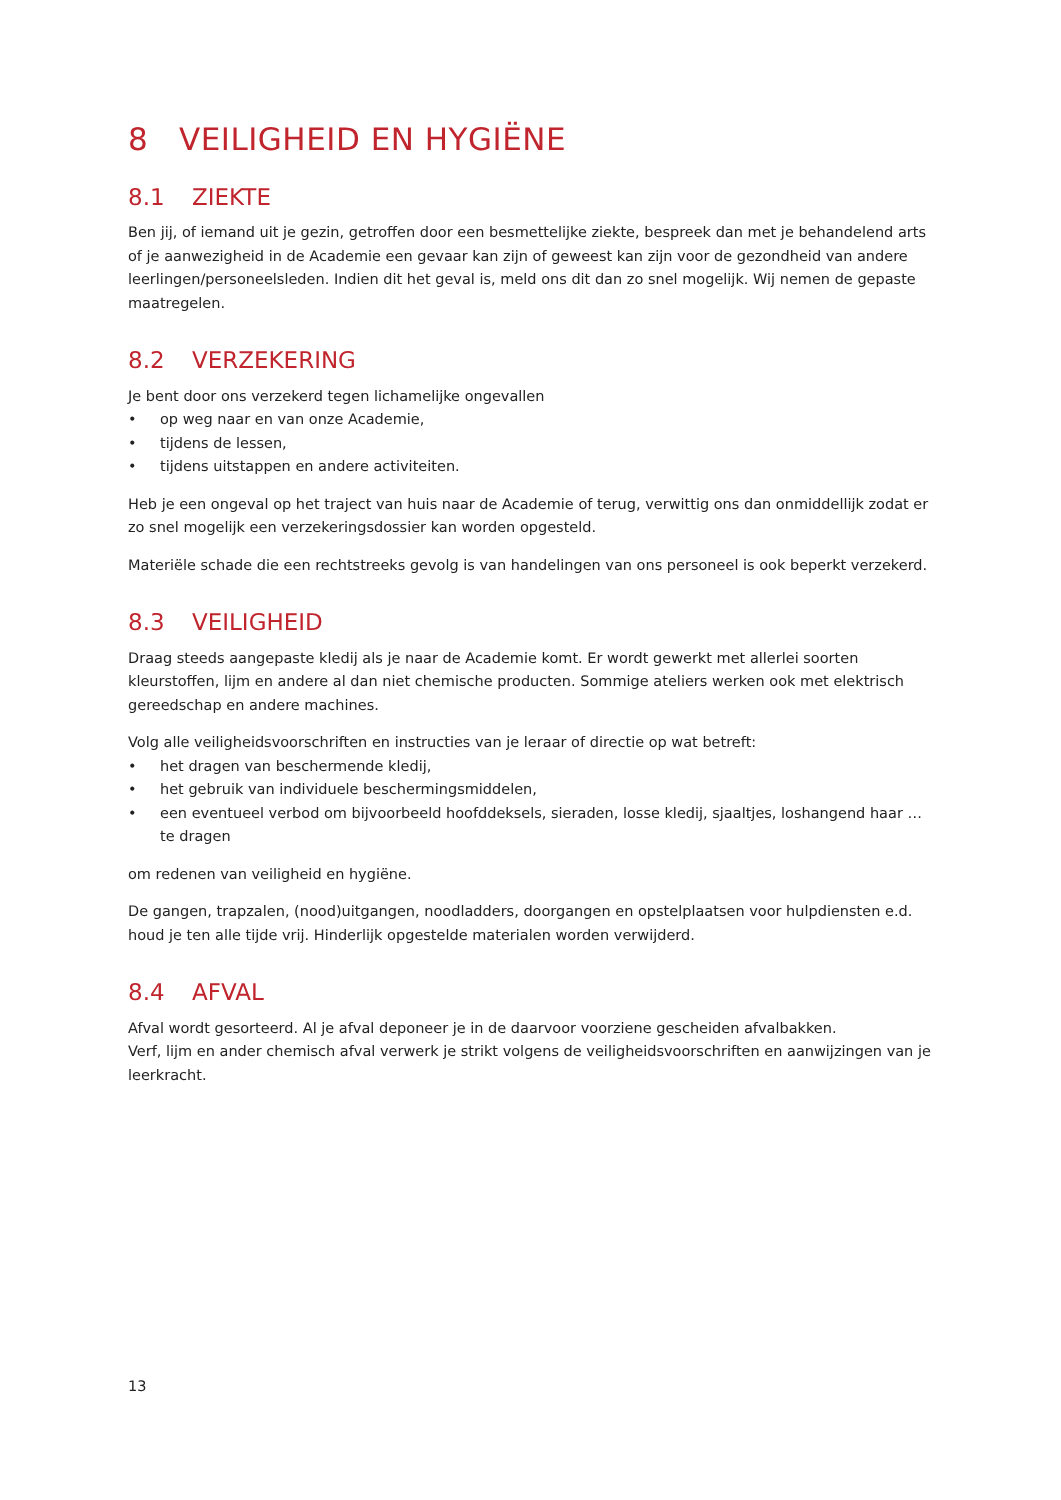8 VEILIGHEID EN HYGIËNE
8.1 ZIEKTE
Ben jij, of iemand uit je gezin, getroffen door een besmettelijke ziekte, bespreek dan met je behandelend arts of je aanwezigheid in de Academie een gevaar kan zijn of geweest kan zijn voor de gezondheid van andere leerlingen/personeelsleden. Indien dit het geval is, meld ons dit dan zo snel mogelijk. Wij nemen de gepaste maatregelen.
8.2 VERZEKERING
Je bent door ons verzekerd tegen lichamelijke ongevallen
• op weg naar en van onze Academie,
• tijdens de lessen,
• tijdens uitstappen en andere activiteiten.
Heb je een ongeval op het traject van huis naar de Academie of terug, verwittig ons dan onmiddellijk zodat er zo snel mogelijk een verzekeringsdossier kan worden opgesteld.
Materiële schade die een rechtstreeks gevolg is van handelingen van ons personeel is ook beperkt verzekerd.
8.3 VEILIGHEID
Draag steeds aangepaste kledij als je naar de Academie komt. Er wordt gewerkt met allerlei soorten kleurstoffen, lijm en andere al dan niet chemische producten. Sommige ateliers werken ook met elektrisch gereedschap en andere machines.
Volg alle veiligheidsvoorschriften en instructies van je leraar of directie op wat betreft:
• het dragen van beschermende kledij,
• het gebruik van individuele beschermingsmiddelen,
• een eventueel verbod om bijvoorbeeld hoofddeksels, sieraden, losse kledij, sjaaltjes, loshangend haar … te dragen
om redenen van veiligheid en hygiëne.
De gangen, trapzalen, (nood)uitgangen, noodladders, doorgangen en opstelplaatsen voor hulpdiensten e.d. houd je ten alle tijde vrij. Hinderlijk opgestelde materialen worden verwijderd.
8.4 AFVAL
Afval wordt gesorteerd. Al je afval deponeer je in de daarvoor voorziene gescheiden afvalbakken.
Verf, lijm en ander chemisch afval verwerk je strikt volgens de veiligheidsvoorschriften en aanwijzingen van je leerkracht.
13